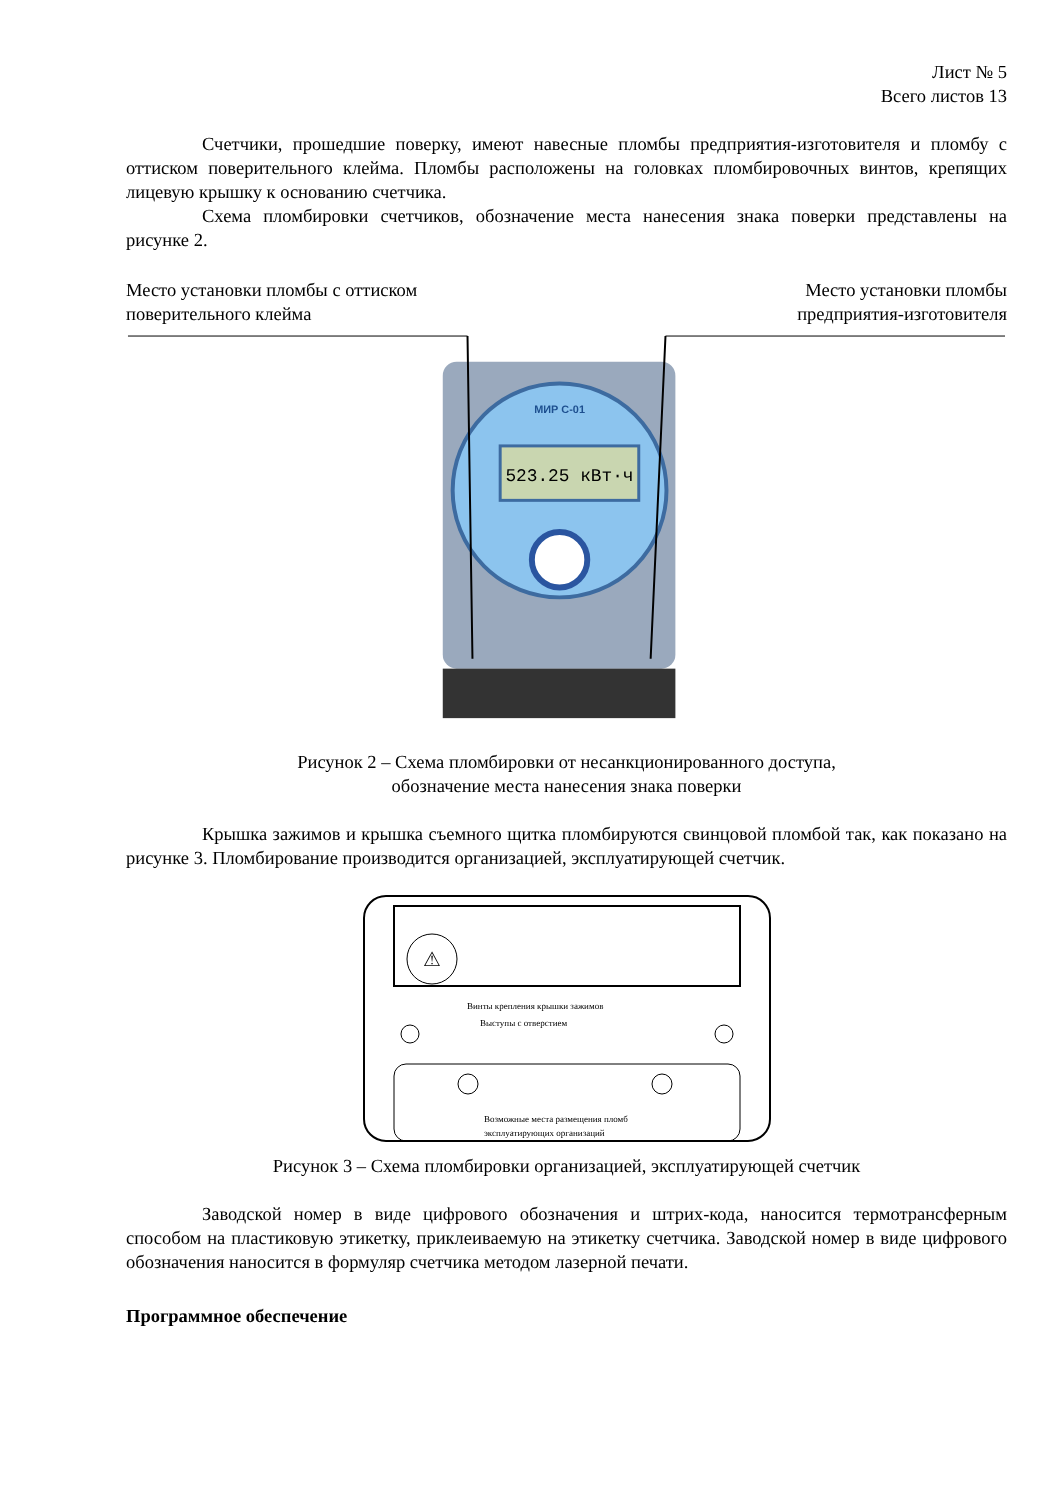Лист № 5
Всего листов 13
Счетчики, прошедшие поверку, имеют навесные пломбы предприятия-изготовителя и пломбу с оттиском поверительного клейма. Пломбы расположены на головках пломбировочных винтов, крепящих лицевую крышку к основанию счетчика.
Схема пломбировки счетчиков, обозначение места нанесения знака поверки представлены на рисунке 2.
Место установки пломбы с оттиском
поверительного клейма
Место установки пломбы
предприятия-изготовителя
МИР С-01
523.25 кВт·ч
Рисунок 2 – Схема пломбировки от несанкционированного доступа,
обозначение места нанесения знака поверки
Крышка зажимов и крышка съемного щитка пломбируются свинцовой пломбой так, как показано на рисунке 3. Пломбирование производится организацией, эксплуатирующей счетчик.
⚠
Винты крепления крышки зажимов
Выступы с отверстием
Возможные места размещения пломб
эксплуатирующих организаций
Рисунок 3 – Схема пломбировки организацией, эксплуатирующей счетчик
Заводской номер в виде цифрового обозначения и штрих-кода, наносится термотрансферным способом на пластиковую этикетку, приклеиваемую на этикетку счетчика. Заводской номер в виде цифрового обозначения наносится в формуляр счетчика методом лазерной печати.
Программное обеспечение